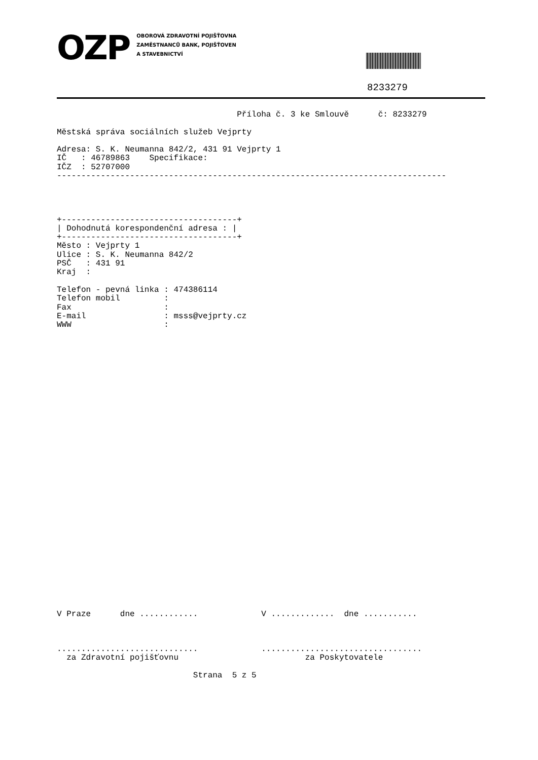OZP
OBOROVÁ ZDRAVOTNÍ POJIŠŤOVNA
ZAMĚSTNANCŮ BANK, POJIŠŤOVEN
A STAVEBNICTVÍ
8233279
                                     Příloha č. 3 ke Smlouvě      č: 8233279

Městská správa sociálních služeb Vejprty

Adresa: S. K. Neumanna 842/2, 431 91 Vejprty 1
IČ   : 46789863    Specifikace:
IČZ  : 52707000
--------------------------------------------------------------------------------




+------------------------------------+
| Dohodnutá korespondenční adresa : |
+------------------------------------+
Město : Vejprty 1
Ulice : S. K. Neumanna 842/2
PSČ   : 431 91
Kraj  :

Telefon - pevná linka : 474386114
Telefon mobil         :
Fax                   :
E-mail                : msss@vejprty.cz
WWW                   :
































V Praze      dne ............             V .............  dne ...........



.............................             .................................
  za Zdravotní pojišťovnu                          za Poskytovatele

                            Strana  5 z 5